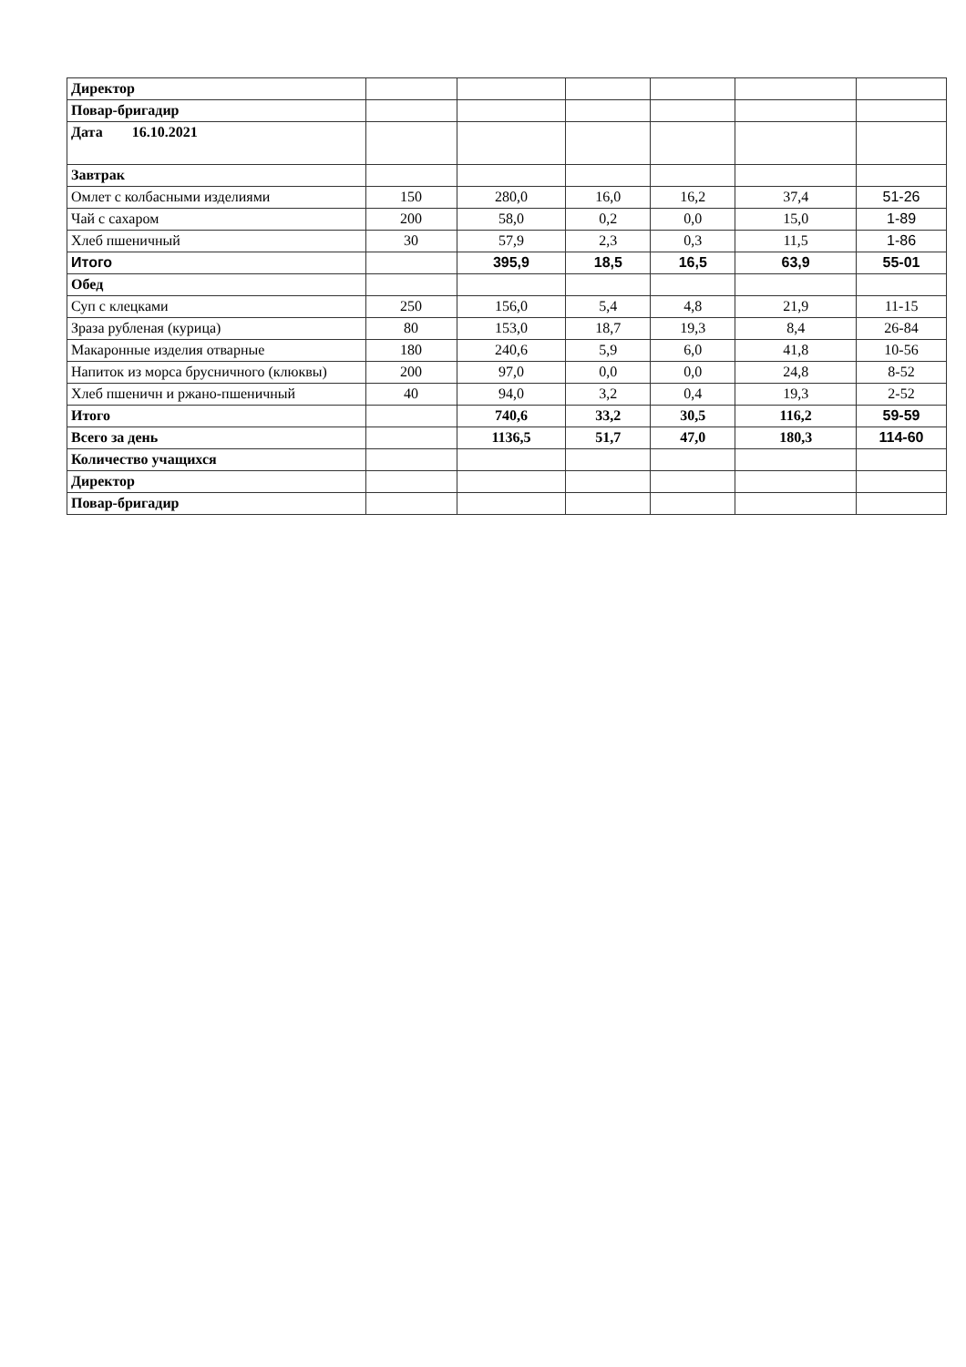| Директор | | | | | | |
| Повар-бригадир | | | | | | |
| Дата 16.10.2021 | | | | | | |
| Завтрак | | | | | | |
| Омлет с колбасными изделиями | 150 | 280,0 | 16,0 | 16,2 | 37,4 | 51-26 |
| Чай с сахаром | 200 | 58,0 | 0,2 | 0,0 | 15,0 | 1-89 |
| Хлеб пшеничный | 30 | 57,9 | 2,3 | 0,3 | 11,5 | 1-86 |
| Итого | | 395,9 | 18,5 | 16,5 | 63,9 | 55-01 |
| Обед | | | | | | |
| Суп с клецками | 250 | 156,0 | 5,4 | 4,8 | 21,9 | 11-15 |
| Зраза рубленая (курица) | 80 | 153,0 | 18,7 | 19,3 | 8,4 | 26-84 |
| Макаронные изделия отварные | 180 | 240,6 | 5,9 | 6,0 | 41,8 | 10-56 |
| Напиток из морса брусничного (клюквы) | 200 | 97,0 | 0,0 | 0,0 | 24,8 | 8-52 |
| Хлеб пшеничн и ржано-пшеничный | 40 | 94,0 | 3,2 | 0,4 | 19,3 | 2-52 |
| Итого | | 740,6 | 33,2 | 30,5 | 116,2 | 59-59 |
| Всего за день | | 1136,5 | 51,7 | 47,0 | 180,3 | 114-60 |
| Количество учащихся | | | | | | |
| Директор | | | | | | |
| Повар-бригадир | | | | | | |